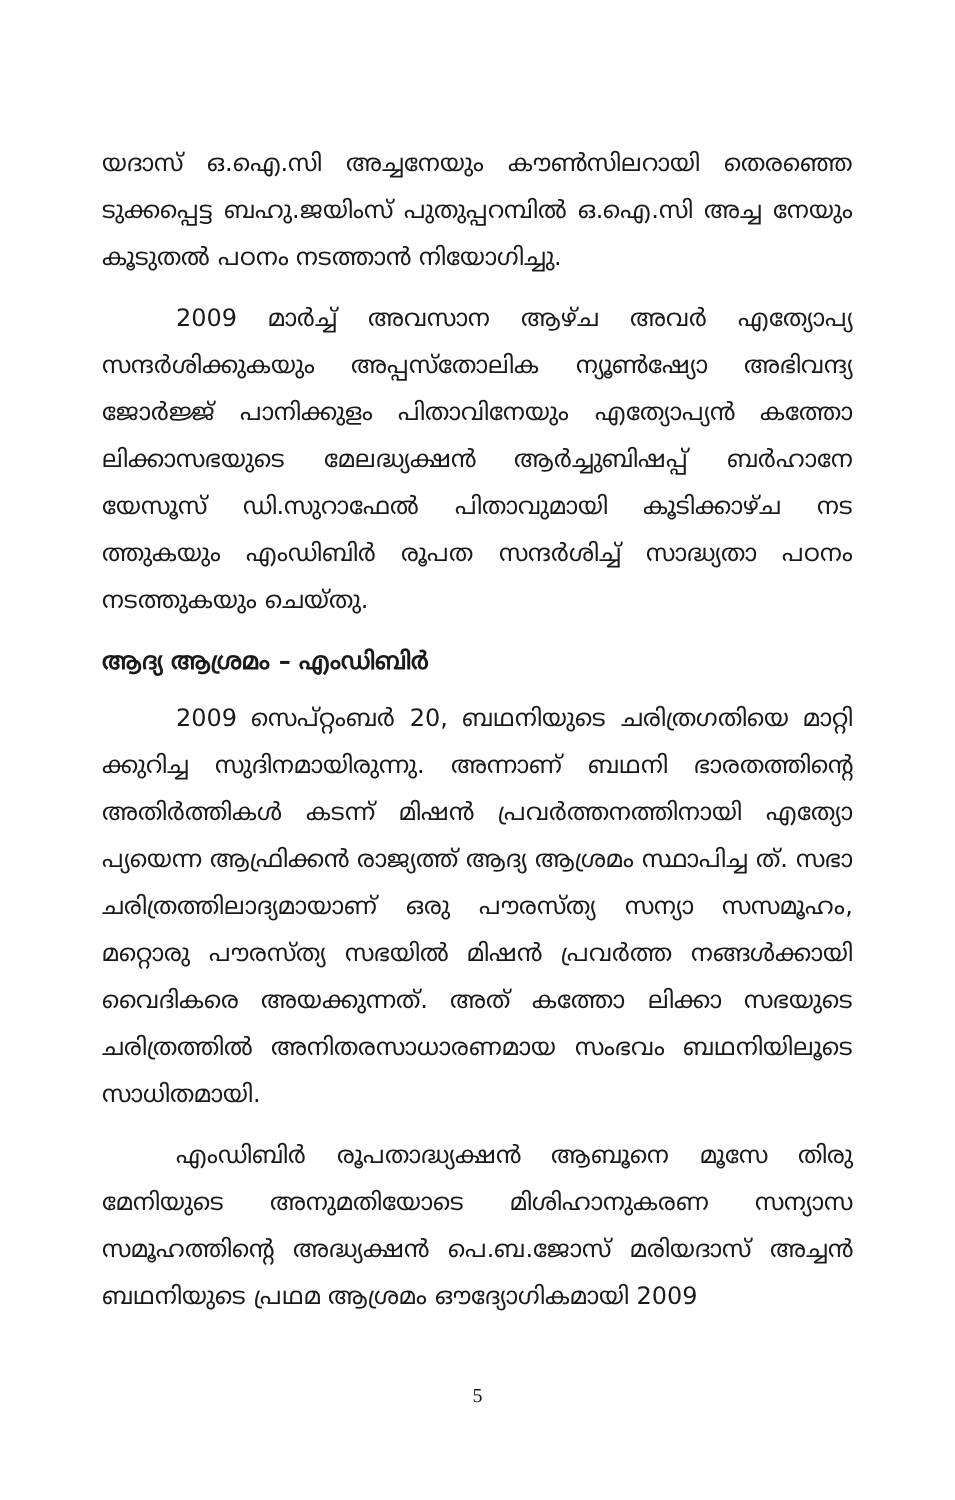യദാസ് ഒ.ഐ.സി അച്ചനേയും കൗൺസിലറായി തെരഞ്ഞെ ടുക്കപ്പെട്ട ബഹു.ജയിംസ് പുതുപ്പറമ്പിൽ ഒ.ഐ.സി അച്ച നേയും കൂടുതൽ പഠനം നടത്താൻ നിയോഗിച്ചു.
2009 മാർച്ച് അവസാന ആഴ്ച അവർ എത്യോപ്യ സന്ദർശിക്കുകയും അപ്പസ്തോലിക ന്യൂൺഷ്യോ അഭിവന്ദ്യ ജോർജ്ജ് പാനിക്കുളം പിതാവിനേയും എത്യോപ്യൻ കത്തോ ലിക്കാസഭയുടെ മേലദ്ധ്യക്ഷൻ ആർച്ചുബിഷപ്പ് ബർഹാനേ യേസൂസ് ഡി.സുറാഫേൽ പിതാവുമായി കൂടിക്കാഴ്ച നട ത്തുകയും എംഡിബിർ രൂപത സന്ദർശിച്ച് സാദ്ധ്യതാ പഠനം നടത്തുകയും ചെയ്തു.
ആദ്യ ആശ്രമം – എംഡിബിർ
2009 സെപ്റ്റംബർ 20, ബഥനിയുടെ ചരിത്രഗതിയെ മാറ്റി ക്കുറിച്ച സുദിനമായിരുന്നു. അന്നാണ് ബഥനി ഭാരതത്തിന്റെ അതിർത്തികൾ കടന്ന് മിഷൻ പ്രവർത്തനത്തിനായി എത്യോ പ്യയെന്ന ആഫ്രിക്കൻ രാജ്യത്ത് ആദ്യ ആശ്രമം സ്ഥാപിച്ച ത്. സഭാ ചരിത്രത്തിലാദ്യമായാണ് ഒരു പൗരസ്ത്യ സന്യാ സസമൂഹം, മറ്റൊരു പൗരസ്ത്യ സഭയിൽ മിഷൻ പ്രവർത്ത നങ്ങൾക്കായി വൈദികരെ അയക്കുന്നത്. അത് കത്തോ ലിക്കാ സഭയുടെ ചരിത്രത്തിൽ അനിതരസാധാരണമായ സംഭവം ബഥനിയിലൂടെ സാധിതമായി.
എംഡിബിർ രൂപതാദ്ധ്യക്ഷൻ ആബൂനെ മൂസേ തിരു മേനിയുടെ അനുമതിയോടെ മിശിഹാനുകരണ സന്യാസ സമൂഹത്തിന്റെ അദ്ധ്യക്ഷൻ പെ.ബ.ജോസ് മരിയദാസ് അച്ചൻ ബഥനിയുടെ പ്രഥമ ആശ്രമം ഔദ്യോഗികമായി 2009
5